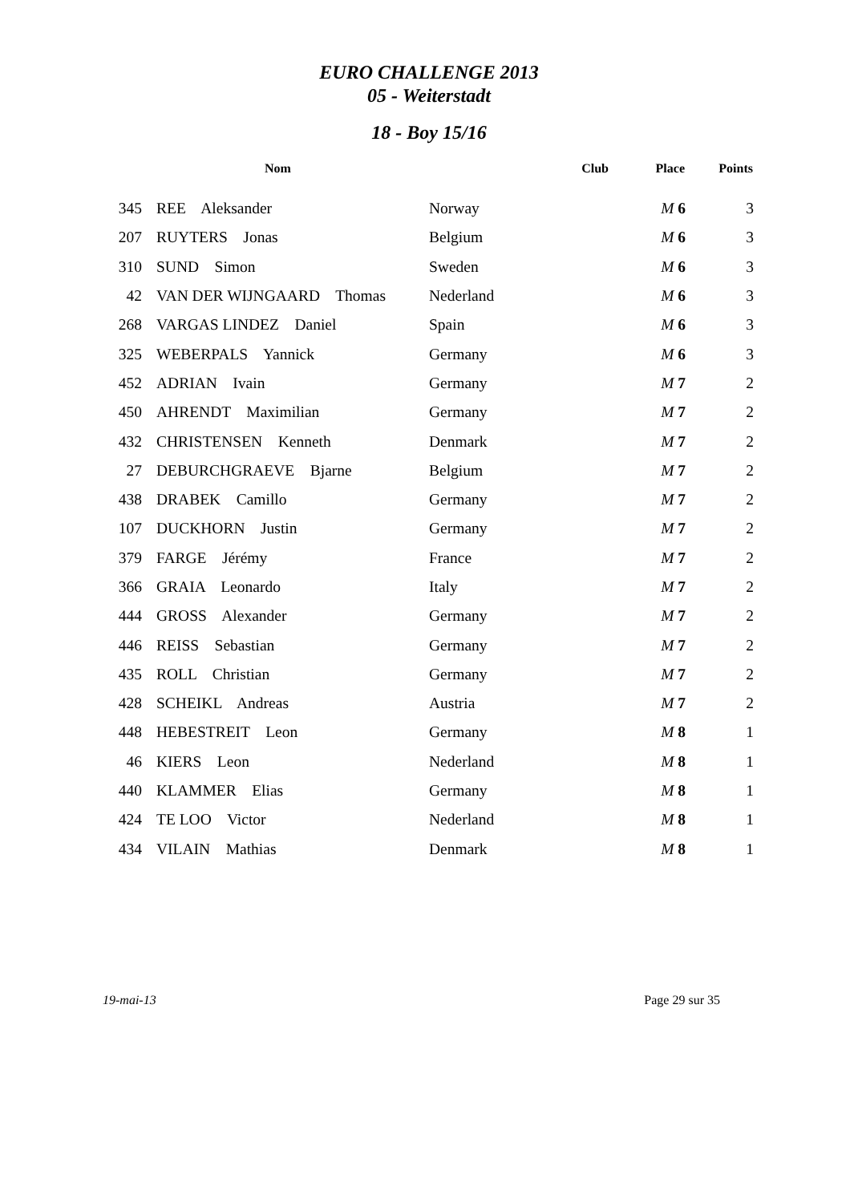EURO CHALLENGE 2013
05 - Weiterstadt
18 - Boy 15/16
| | Nom | Club | Place | Points |
| --- | --- | --- | --- | --- |
| 345 | REE Aleksander | Norway | M 6 | 3 |
| 207 | RUYTERS Jonas | Belgium | M 6 | 3 |
| 310 | SUND Simon | Sweden | M 6 | 3 |
| 42 | VAN DER WIJNGAARD Thomas | Nederland | M 6 | 3 |
| 268 | VARGAS LINDEZ Daniel | Spain | M 6 | 3 |
| 325 | WEBERPALS Yannick | Germany | M 6 | 3 |
| 452 | ADRIAN Ivain | Germany | M 7 | 2 |
| 450 | AHRENDT Maximilian | Germany | M 7 | 2 |
| 432 | CHRISTENSEN Kenneth | Denmark | M 7 | 2 |
| 27 | DEBURCHGRAEVE Bjarne | Belgium | M 7 | 2 |
| 438 | DRABEK Camillo | Germany | M 7 | 2 |
| 107 | DUCKHORN Justin | Germany | M 7 | 2 |
| 379 | FARGE Jérémy | France | M 7 | 2 |
| 366 | GRAIA Leonardo | Italy | M 7 | 2 |
| 444 | GROSS Alexander | Germany | M 7 | 2 |
| 446 | REISS Sebastian | Germany | M 7 | 2 |
| 435 | ROLL Christian | Germany | M 7 | 2 |
| 428 | SCHEIKL Andreas | Austria | M 7 | 2 |
| 448 | HEBESTREIT Leon | Germany | M 8 | 1 |
| 46 | KIERS Leon | Nederland | M 8 | 1 |
| 440 | KLAMMER Elias | Germany | M 8 | 1 |
| 424 | TE LOO Victor | Nederland | M 8 | 1 |
| 434 | VILAIN Mathias | Denmark | M 8 | 1 |
19-mai-13 Page 29 sur 35